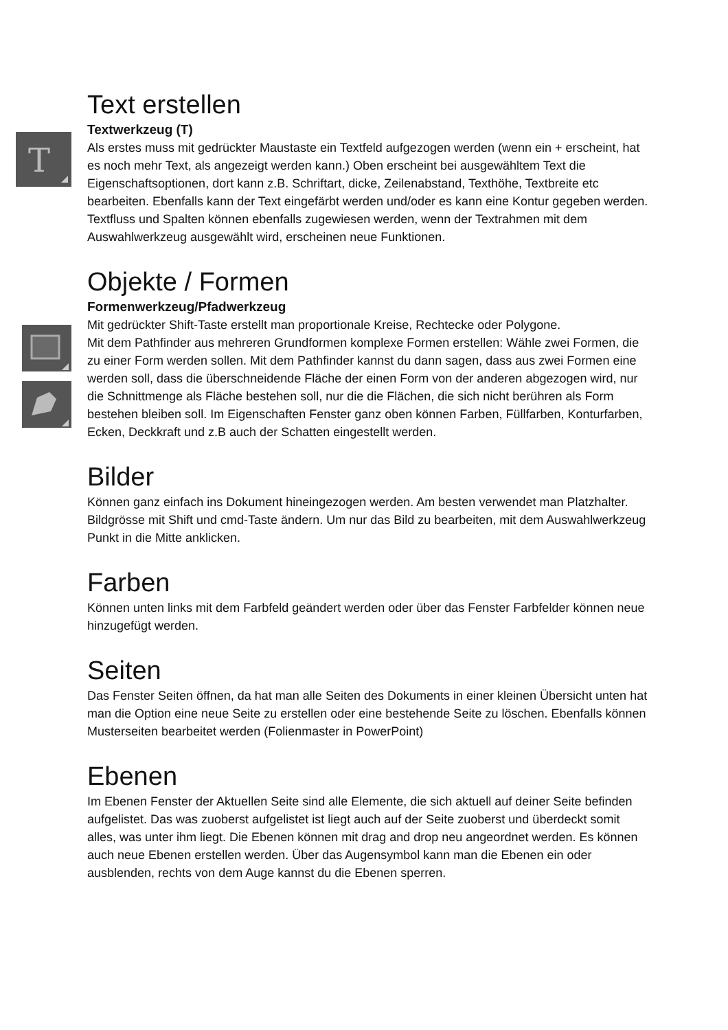T
Text erstellen
Textwerkzeug (T)
Als erstes muss mit gedrückter Maustaste ein Textfeld aufgezogen werden (wenn ein + erscheint, hat es noch mehr Text, als angezeigt werden kann.) Oben erscheint bei ausgewähltem Text die Eigenschaftsoptionen, dort kann z.B. Schriftart, dicke, Zeilenabstand, Texthöhe, Textbreite etc bearbeiten. Ebenfalls kann der Text eingefärbt werden und/oder es kann eine Kontur gegeben werden. Textfluss und Spalten können ebenfalls zugewiesen werden, wenn der Textrahmen mit dem Auswahlwerkzeug ausgewählt wird, erscheinen neue Funktionen.
Objekte / Formen
Formenwerkzeug/Pfadwerkzeug
Mit gedrückter Shift-Taste erstellt man proportionale Kreise, Rechtecke oder Polygone.
Mit dem Pathfinder aus mehreren Grundformen komplexe Formen erstellen: Wähle zwei Formen, die zu einer Form werden sollen. Mit dem Pathfinder kannst du dann sagen, dass aus zwei Formen eine werden soll, dass die überschneidende Fläche der einen Form von der anderen abgezogen wird, nur die Schnittmenge als Fläche bestehen soll, nur die die Flächen, die sich nicht berühren als Form bestehen bleiben soll. Im Eigenschaften Fenster ganz oben können Farben, Füllfarben, Konturfarben, Ecken, Deckkraft und z.B auch der Schatten eingestellt werden.
Bilder
Können ganz einfach ins Dokument hineingezogen werden. Am besten verwendet man Platzhalter. Bildgrösse mit Shift und cmd-Taste ändern. Um nur das Bild zu bearbeiten, mit dem Auswahlwerkzeug Punkt in die Mitte anklicken.
Farben
Können unten links mit dem Farbfeld geändert werden oder über das Fenster Farbfelder können neue hinzugefügt werden.
Seiten
Das Fenster Seiten öffnen, da hat man alle Seiten des Dokuments in einer kleinen Übersicht unten hat man die Option eine neue Seite zu erstellen oder eine bestehende Seite zu löschen. Ebenfalls können Musterseiten bearbeitet werden (Folienmaster in PowerPoint)
Ebenen
Im Ebenen Fenster der Aktuellen Seite sind alle Elemente, die sich aktuell auf deiner Seite befinden aufgelistet. Das was zuoberst aufgelistet ist liegt auch auf der Seite zuoberst und überdeckt somit alles, was unter ihm liegt. Die Ebenen können mit drag and drop neu angeordnet werden. Es können auch neue Ebenen erstellen werden. Über das Augensymbol kann man die Ebenen ein oder ausblenden, rechts von dem Auge kannst du die Ebenen sperren.